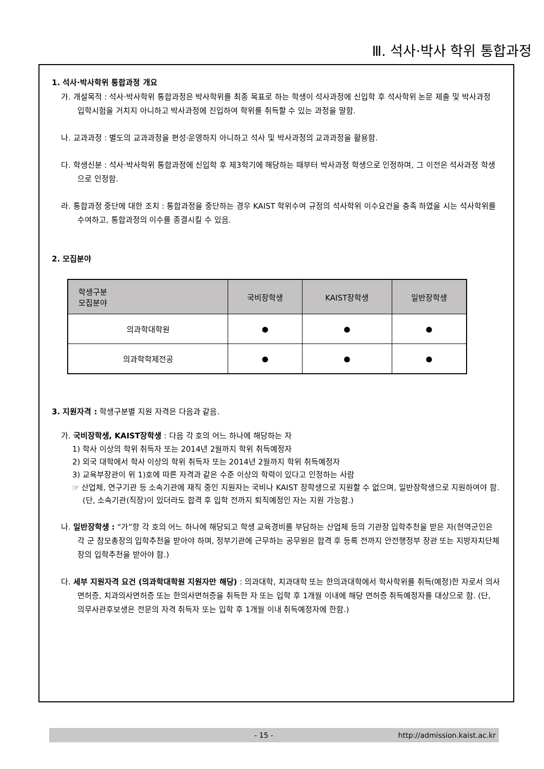Ⅲ. 석사·박사 학위 통합과정
1. 석사·박사학위 통합과정 개요
가. 개설목적 : 석사·박사학위 통합과정은 박사학위를 최종 목표로 하는 학생이 석사과정에 신입학 후 석사학위 논문 제출 및 박사과정 입학시험을 거치지 아니하고 박사과정에 진입하여 학위를 취득할 수 있는 과정을 말함.
나. 교과과정 : 별도의 교과과정을 편성·운영하지 아니하고 석사 및 박사과정의 교과과정을 활용함.
다. 학생신분 : 석사·박사학위 통합과정에 신입학 후 제3학기에 해당하는 때부터 박사과정 학생으로 인정하며, 그 이전은 석사과정 학생으로 인정함.
라. 통합과정 중단에 대한 조치 : 통합과정을 중단하는 경우 KAIST 학위수여 규정의 석사학위 이수요건을 충족 하였을 시는 석사학위를 수여하고, 통합과정의 이수를 종결시킬 수 있음.
2. 모집분야
| 학생구분 모집분야 | 국비장학생 | KAIST장학생 | 일반장학생 |
| --- | --- | --- | --- |
| 의과학대학원 | ● | ● | ● |
| 의과학학제전공 | ● | ● | ● |
3. 지원자격 : 학생구분별 지원 자격은 다음과 같음.
가. 국비장학생, KAIST장학생 : 다음 각 호의 어느 하나에 해당하는 자
1) 학사 이상의 학위 취득자 또는 2014년 2월까지 학위 취득예정자
2) 외국 대학에서 학사 이상의 학위 취득자 또는 2014년 2월까지 학위 취득예정자
3) 교육부장관이 위 1)호에 따른 자격과 같은 수준 이상의 학력이 있다고 인정하는 사람
☞ 산업체, 연구기관 등 소속기관에 재직 중인 지원자는 국비나 KAIST 장학생으로 지원할 수 없으며, 일반장학생으로 지원하여야 함. (단, 소속기관(직장)이 있더라도 합격 후 입학 전까지 퇴직예정인 자는 지원 가능함.)
나. 일반장학생 : “가”항 각 호의 어느 하나에 해당되고 학생 교육경비를 부담하는 산업체 등의 기관장 입학추천을 받은 자(현역군인은 각 군 참모총장의 입학추천을 받아야 하며, 정부기관에 근무하는 공무원은 합격 후 등록 전까지 안전행정부 장관 또는 지방자치단체장의 입학추천을 받아야 함.)
다. 세부 지원자격 요건 (의과학대학원 지원자만 해당) : 의과대학, 치과대학 또는 한의과대학에서 학사학위를 취득(예정)한 자로서 의사면허증, 치과의사면허증 또는 한의사면허증을 취득한 자 또는 입학 후 1개월 이내에 해당 면허증 취득예정자를 대상으로 함. (단, 의무사관후보생은 전문의 자격 취득자 또는 입학 후 1개월 이내 취득예정자에 한함.)
- 15 - http://admission.kaist.ac.kr